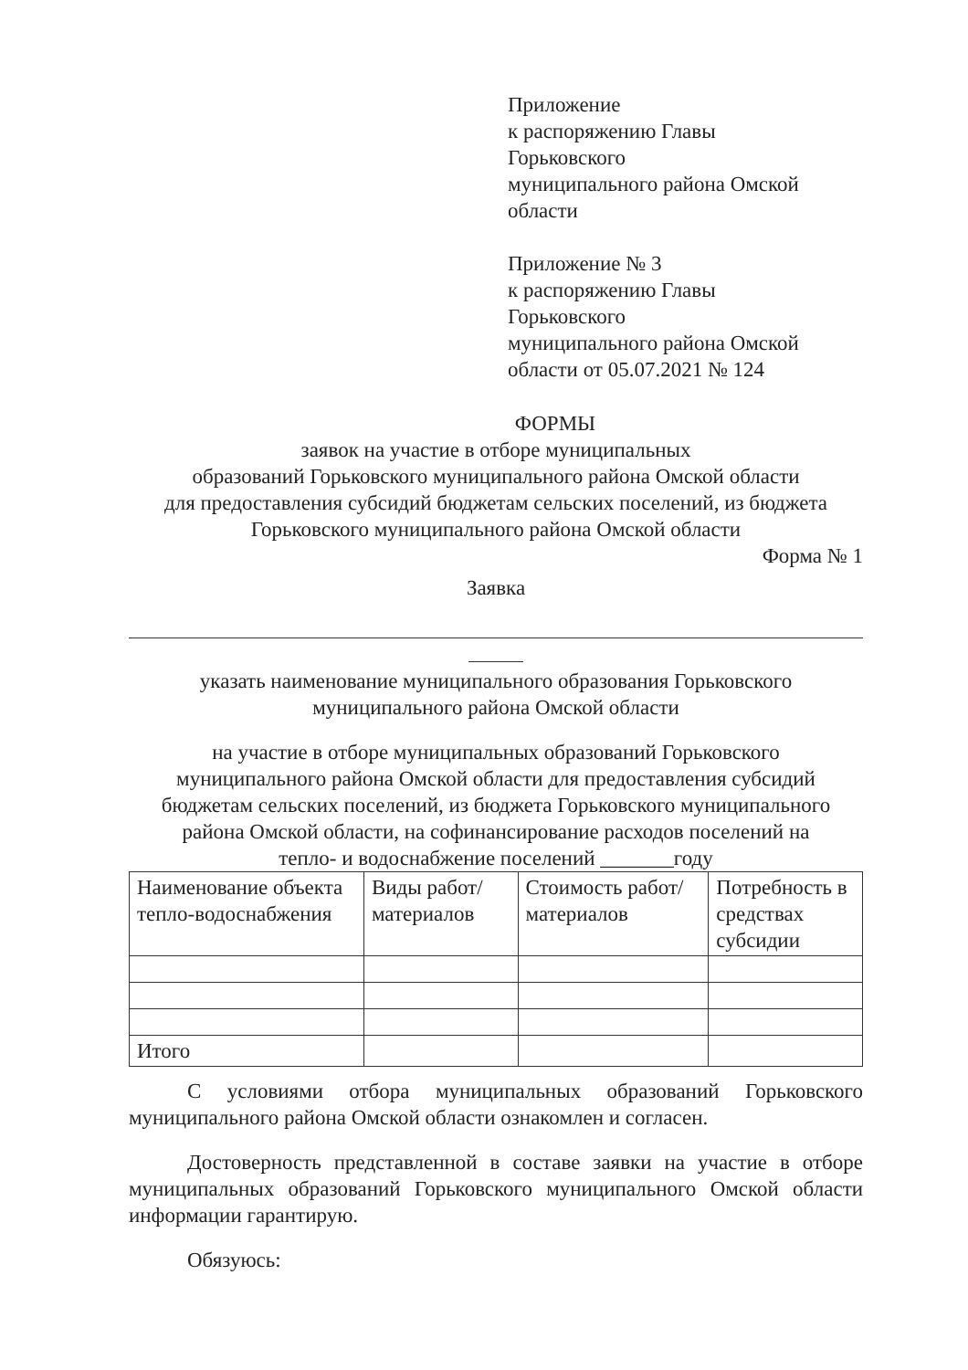Приложение
к распоряжению Главы
Горьковского
муниципального района Омской
области
Приложение № 3
к распоряжению Главы
Горьковского
муниципального района Омской
области от 05.07.2021 № 124
ФОРМЫ
заявок на участие в отборе муниципальных
образований Горьковского муниципального района Омской области
для предоставления субсидий бюджетам сельских поселений, из бюджета
Горьковского муниципального района Омской области
Форма № 1
Заявка
указать наименование муниципального образования Горьковского
муниципального района Омской области
на участие в отборе муниципальных образований Горьковского
муниципального района Омской области для предоставления субсидий
бюджетам сельских поселений, из бюджета Горьковского муниципального
района Омской области, на софинансирование расходов поселений на
тепло- и водоснабжение поселений _______году
| Наименование объекта тепло-водоснабжения | Виды работ/ материалов | Стоимость работ/материалов | Потребность в средствах субсидии |
| Итого | | | |
С условиями отбора муниципальных образований Горьковского муниципального района Омской области ознакомлен и согласен.
Достоверность представленной в составе заявки на участие в отборе муниципальных образований Горьковского муниципального Омской области информации гарантирую.
Обязуюсь: